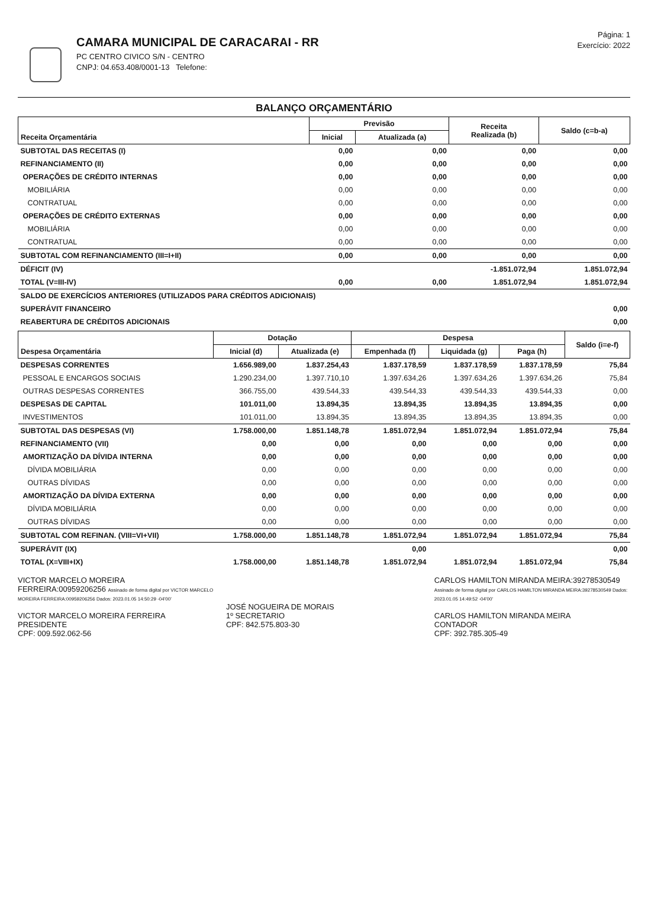CAMARA MUNICIPAL DE CARACARAI - RR
PC CENTRO CIVICO S/N - CENTRO
CNPJ: 04.653.408/0001-13 Telefone:
Página: 1
Exercício: 2022
BALANÇO ORÇAMENTÁRIO
| Receita Orçamentária | Previsão | | Receita Realizada (b) | Saldo (c=b-a) |
| --- | --- | --- | --- | --- |
| | Inicial | Atualizada (a) | | |
| SUBTOTAL DAS RECEITAS (I) | 0,00 | 0,00 | 0,00 | 0,00 |
| REFINANCIAMENTO (II) | 0,00 | 0,00 | 0,00 | 0,00 |
| OPERAÇÕES DE CRÉDITO INTERNAS | 0,00 | 0,00 | 0,00 | 0,00 |
| MOBILIÁRIA | 0,00 | 0,00 | 0,00 | 0,00 |
| CONTRATUAL | 0,00 | 0,00 | 0,00 | 0,00 |
| OPERAÇÕES DE CRÉDITO EXTERNAS | 0,00 | 0,00 | 0,00 | 0,00 |
| MOBILIÁRIA | 0,00 | 0,00 | 0,00 | 0,00 |
| CONTRATUAL | 0,00 | 0,00 | 0,00 | 0,00 |
| SUBTOTAL COM REFINANCIAMENTO (III=I+II) | 0,00 | 0,00 | 0,00 | 0,00 |
| DÉFICIT (IV) | | | -1.851.072,94 | 1.851.072,94 |
| TOTAL (V=III-IV) | 0,00 | 0,00 | 1.851.072,94 | 1.851.072,94 |
| SALDO DE EXERCÍCIOS ANTERIORES (UTILIZADOS PARA CRÉDITOS ADICIONAIS) | | | | |
| SUPERÁVIT FINANCEIRO | | | | 0,00 |
| REABERTURA DE CRÉDITOS ADICIONAIS | | | | 0,00 |
| Despesa Orçamentária | Dotação | | Despesa | | | Saldo (i=e-f) |
| --- | --- | --- | --- | --- | --- | --- |
| | Inicial (d) | Atualizada (e) | Empenhada (f) | Liquidada (g) | Paga (h) | |
| DESPESAS CORRENTES | 1.656.989,00 | 1.837.254,43 | 1.837.178,59 | 1.837.178,59 | 1.837.178,59 | 75,84 |
| PESSOAL E ENCARGOS SOCIAIS | 1.290.234,00 | 1.397.710,10 | 1.397.634,26 | 1.397.634,26 | 1.397.634,26 | 75,84 |
| OUTRAS DESPESAS CORRENTES | 366.755,00 | 439.544,33 | 439.544,33 | 439.544,33 | 439.544,33 | 0,00 |
| DESPESAS DE CAPITAL | 101.011,00 | 13.894,35 | 13.894,35 | 13.894,35 | 13.894,35 | 0,00 |
| INVESTIMENTOS | 101.011,00 | 13.894,35 | 13.894,35 | 13.894,35 | 13.894,35 | 0,00 |
| SUBTOTAL DAS DESPESAS (VI) | 1.758.000,00 | 1.851.148,78 | 1.851.072,94 | 1.851.072,94 | 1.851.072,94 | 75,84 |
| REFINANCIAMENTO (VII) | 0,00 | 0,00 | 0,00 | 0,00 | 0,00 | 0,00 |
| AMORTIZAÇÃO DA DÍVIDA INTERNA | 0,00 | 0,00 | 0,00 | 0,00 | 0,00 | 0,00 |
| DÍVIDA MOBILIÁRIA | 0,00 | 0,00 | 0,00 | 0,00 | 0,00 | 0,00 |
| OUTRAS DÍVIDAS | 0,00 | 0,00 | 0,00 | 0,00 | 0,00 | 0,00 |
| AMORTIZAÇÃO DA DÍVIDA EXTERNA | 0,00 | 0,00 | 0,00 | 0,00 | 0,00 | 0,00 |
| DÍVIDA MOBILIÁRIA | 0,00 | 0,00 | 0,00 | 0,00 | 0,00 | 0,00 |
| OUTRAS DÍVIDAS | 0,00 | 0,00 | 0,00 | 0,00 | 0,00 | 0,00 |
| SUBTOTAL COM REFINAN. (VIII=VI+VII) | 1.758.000,00 | 1.851.148,78 | 1.851.072,94 | 1.851.072,94 | 1.851.072,94 | 75,84 |
| SUPERÁVIT (IX) | | | 0,00 | | | 0,00 |
| TOTAL (X=VIII+IX) | 1.758.000,00 | 1.851.148,78 | 1.851.072,94 | 1.851.072,94 | 1.851.072,94 | 75,84 |
VICTOR MARCELO MOREIRA FERREIRA:00959206256 Assinado de forma digital por VICTOR MARCELO MOREIRA FERREIRA:00959206256 Dados: 2023.01.05 14:50:29 -04'00'
VICTOR MARCELO MOREIRA FERREIRA
PRESIDENTE
CPF: 009.592.062-56
JOSÉ NOGUEIRA DE MORAIS
1º SECRETARIO
CPF: 842.575.803-30
CARLOS HAMILTON MIRANDA MEIRA:39278530549 Assinado de forma digital por CARLOS HAMILTON MIRANDA MEIRA:39278530549 Dados: 2023.01.05 14:49:52 -04'00'
CARLOS HAMILTON MIRANDA MEIRA
CONTADOR
CPF: 392.785.305-49